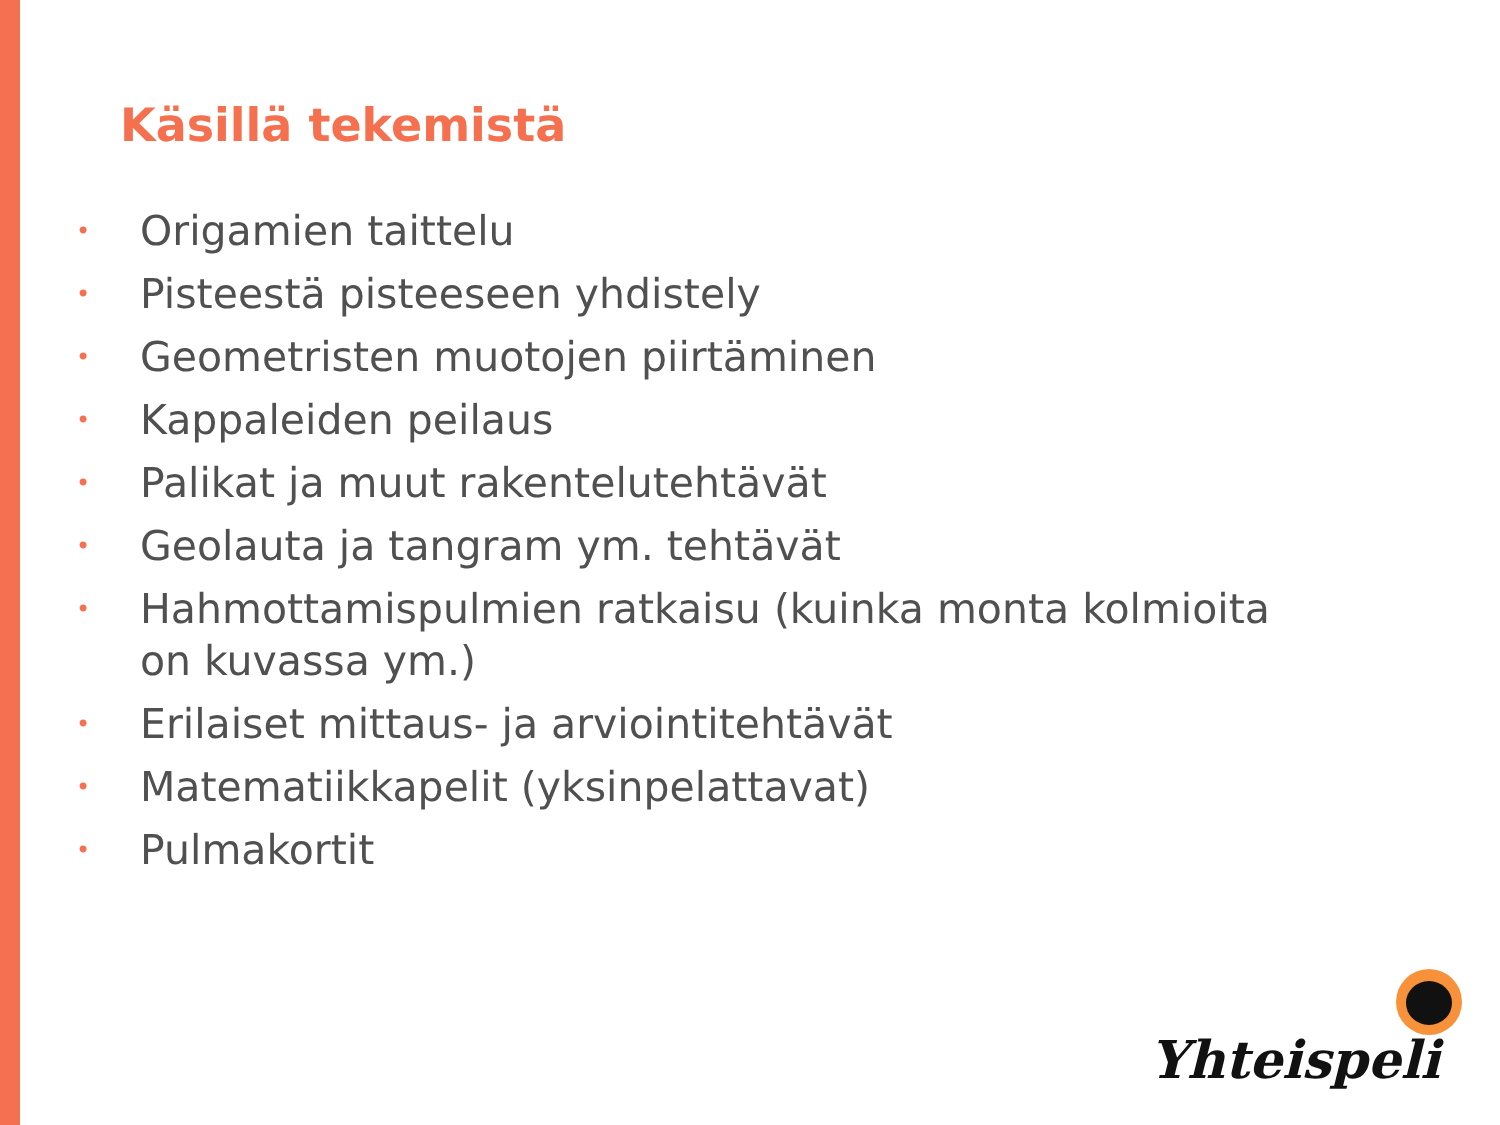Käsillä tekemistä
• Origamien taittelu
• Pisteestä pisteeseen yhdistely
• Geometristen muotojen piirtäminen
• Kappaleiden peilaus
• Palikat ja muut rakentelutehtävät
• Geolauta ja tangram ym. tehtävät
• Hahmottamispulmien ratkaisu (kuinka monta kolmioita on kuvassa ym.)
• Erilaiset mittaus- ja arviointitehtävät
• Matematiikkapelit (yksinpelattavat)
• Pulmakortit
Yhteispeli